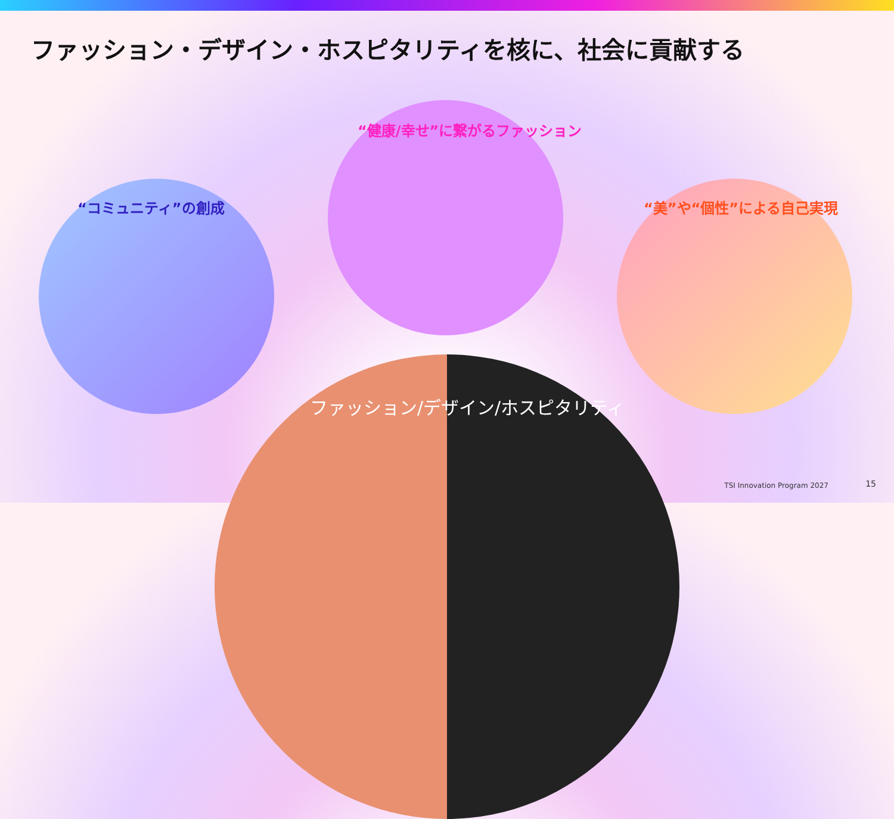ファッション・デザイン・ホスピタリティを核に、社会に貢献する
“コミュニティ”の創成
“健康/幸せ”に繋がるファッション
“美”や“個性”による自己実現
ファッション/デザイン/ホスピタリティ
TSI Innovation Program 2027 15